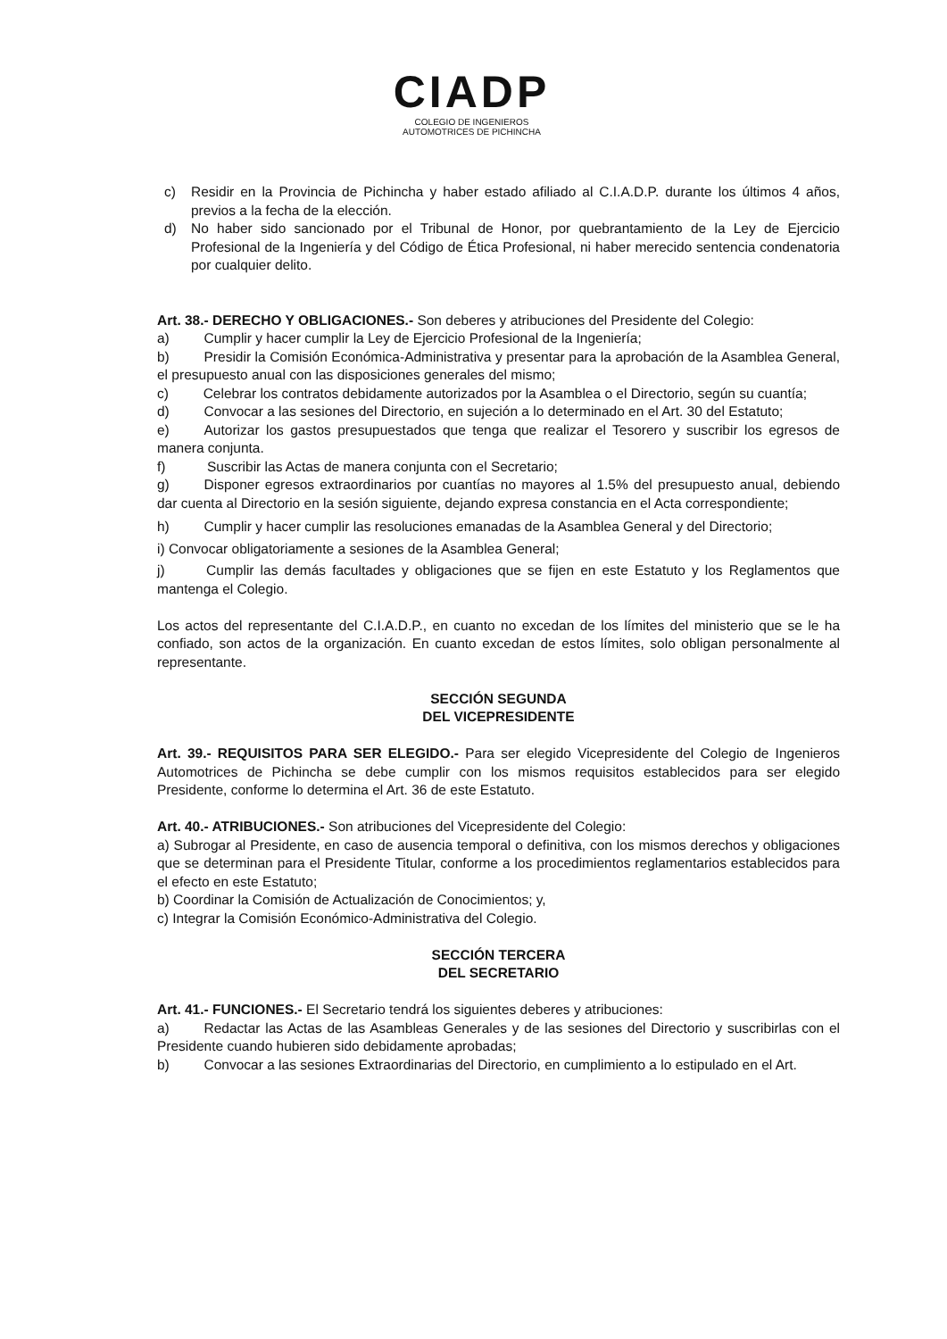CIADP
COLEGIO DE INGENIEROS
AUTOMOTRICES DE PICHINCHA
c) Residir en la Provincia de Pichincha y haber estado afiliado al C.I.A.D.P. durante los últimos 4 años, previos a la fecha de la elección.
d) No haber sido sancionado por el Tribunal de Honor, por quebrantamiento de la Ley de Ejercicio Profesional de la Ingeniería y del Código de Ética Profesional, ni haber merecido sentencia condenatoria por cualquier delito.
Art. 38.- DERECHO Y OBLIGACIONES.- Son deberes y atribuciones del Presidente del Colegio:
a)   Cumplir y hacer cumplir la Ley de Ejercicio Profesional de la Ingeniería;
b)   Presidir la Comisión Económica-Administrativa y presentar para la aprobación de la Asamblea General, el presupuesto anual con las disposiciones generales del mismo;
c)   Celebrar los contratos debidamente autorizados por la Asamblea o el Directorio, según su cuantía;
d)   Convocar a las sesiones del Directorio, en sujeción a lo determinado en el Art. 30 del Estatuto;
e)   Autorizar los gastos presupuestados que tenga que realizar el Tesorero y suscribir los egresos de manera conjunta.
f)   Suscribir las Actas de manera conjunta con el Secretario;
g)   Disponer egresos extraordinarios por cuantías no mayores al 1.5% del presupuesto anual, debiendo dar cuenta al Directorio en la sesión siguiente, dejando expresa constancia en el Acta correspondiente;
h)   Cumplir y hacer cumplir las resoluciones emanadas de la Asamblea General y del Directorio;
i) Convocar obligatoriamente a sesiones de la Asamblea General;
j)   Cumplir las demás facultades y obligaciones que se fijen en este Estatuto y los Reglamentos que mantenga el Colegio.
Los actos del representante del C.I.A.D.P., en cuanto no excedan de los límites del ministerio que se le ha confiado, son actos de la organización. En cuanto excedan de estos límites, solo obligan personalmente al representante.
SECCIÓN SEGUNDA
DEL VICEPRESIDENTE
Art. 39.- REQUISITOS PARA SER ELEGIDO.- Para ser elegido Vicepresidente del Colegio de Ingenieros Automotrices de Pichincha se debe cumplir con los mismos requisitos establecidos para ser elegido Presidente, conforme lo determina el Art. 36 de este Estatuto.
Art. 40.- ATRIBUCIONES.- Son atribuciones del Vicepresidente del Colegio:
a) Subrogar al Presidente, en caso de ausencia temporal o definitiva, con los mismos derechos y obligaciones que se determinan para el Presidente Titular, conforme a los procedimientos reglamentarios establecidos para el efecto en este Estatuto;
b) Coordinar la Comisión de Actualización de Conocimientos; y,
c) Integrar la Comisión Económico-Administrativa del Colegio.
SECCIÓN TERCERA
DEL SECRETARIO
Art. 41.- FUNCIONES.- El Secretario tendrá los siguientes deberes y atribuciones:
a)   Redactar las Actas de las Asambleas Generales y de las sesiones del Directorio y suscribirlas con el Presidente cuando hubieren sido debidamente aprobadas;
b)   Convocar a las sesiones Extraordinarias del Directorio, en cumplimiento a lo estipulado en el Art.